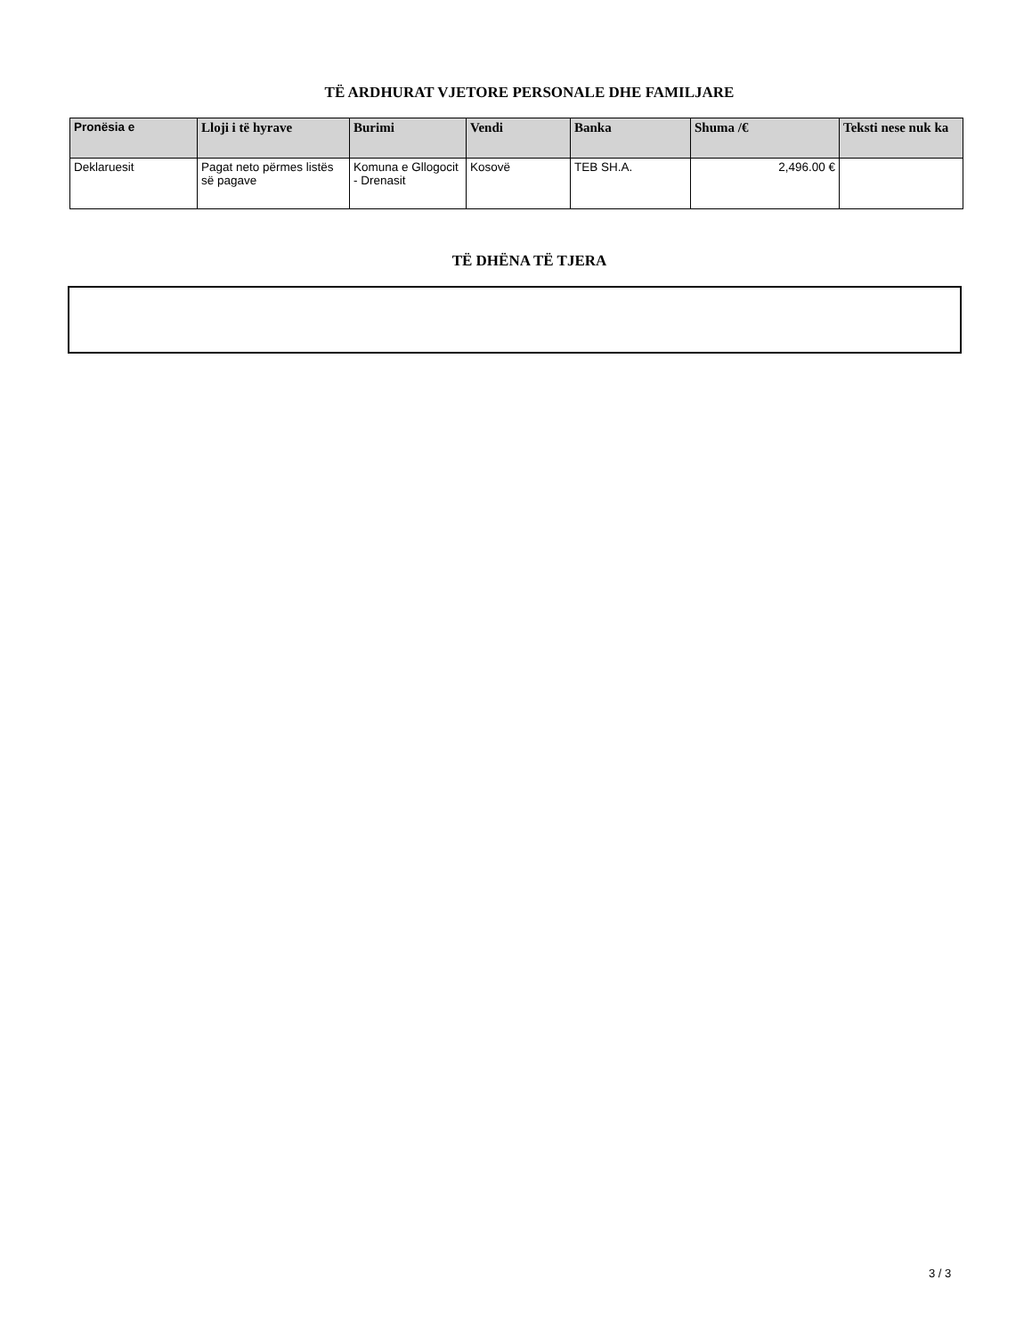TË ARDHURAT VJETORE PERSONALE DHE FAMILJARE
| Pronësia e | Lloji i të hyrave | Burimi | Vendi | Banka | Shuma /€ | Teksti nese nuk ka |
| --- | --- | --- | --- | --- | --- | --- |
| Deklaruesit | Pagat neto përmes listës së pagave | Komuna e Gllogocit - Drenasit | Kosovë | TEB SH.A. | 2,496.00 € | |
TË DHËNA TË TJERA
3 / 3